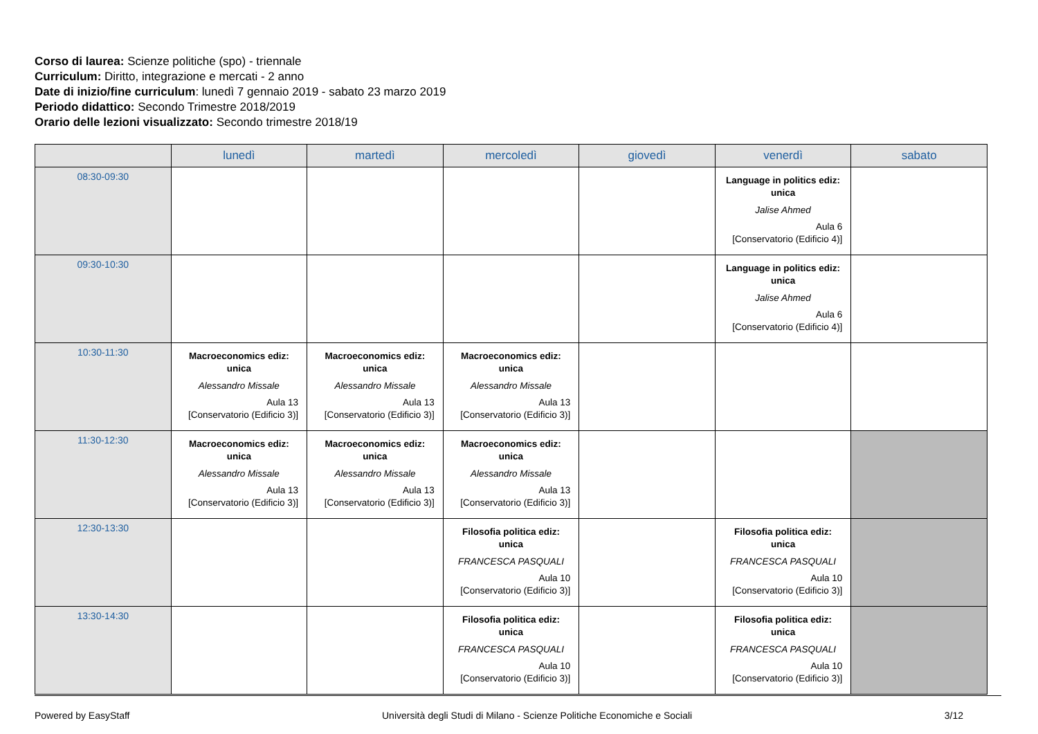Corso di laurea: Scienze politiche (spo) - triennale
Curriculum: Diritto, integrazione e mercati - 2 anno
Date di inizio/fine curriculum: lunedì 7 gennaio 2019 - sabato 23 marzo 2019
Periodo didattico: Secondo Trimestre 2018/2019
Orario delle lezioni visualizzato: Secondo trimestre 2018/19
| | lunedì | martedì | mercoledì | giovedì | venerdì | sabato |
| --- | --- | --- | --- | --- | --- | --- |
| 08:30-09:30 | | | | | Language in politics ediz: unica Jalise Ahmed Aula 6 [Conservatorio (Edificio 4)] | |
| 09:30-10:30 | | | | | Language in politics ediz: unica Jalise Ahmed Aula 6 [Conservatorio (Edificio 4)] | |
| 10:30-11:30 | Macroeconomics ediz: unica Alessandro Missale Aula 13 [Conservatorio (Edificio 3)] | Macroeconomics ediz: unica Alessandro Missale Aula 13 [Conservatorio (Edificio 3)] | Macroeconomics ediz: unica Alessandro Missale Aula 13 [Conservatorio (Edificio 3)] | | | |
| 11:30-12:30 | Macroeconomics ediz: unica Alessandro Missale Aula 13 [Conservatorio (Edificio 3)] | Macroeconomics ediz: unica Alessandro Missale Aula 13 [Conservatorio (Edificio 3)] | Macroeconomics ediz: unica Alessandro Missale Aula 13 [Conservatorio (Edificio 3)] | | | |
| 12:30-13:30 | | | Filosofia politica ediz: unica FRANCESCA PASQUALI Aula 10 [Conservatorio (Edificio 3)] | | Filosofia politica ediz: unica FRANCESCA PASQUALI Aula 10 [Conservatorio (Edificio 3)] | |
| 13:30-14:30 | | | Filosofia politica ediz: unica FRANCESCA PASQUALI Aula 10 [Conservatorio (Edificio 3)] | | Filosofia politica ediz: unica FRANCESCA PASQUALI Aula 10 [Conservatorio (Edificio 3)] | |
Powered by EasyStaff Università degli Studi di Milano - Scienze Politiche Economiche e Sociali 3/12